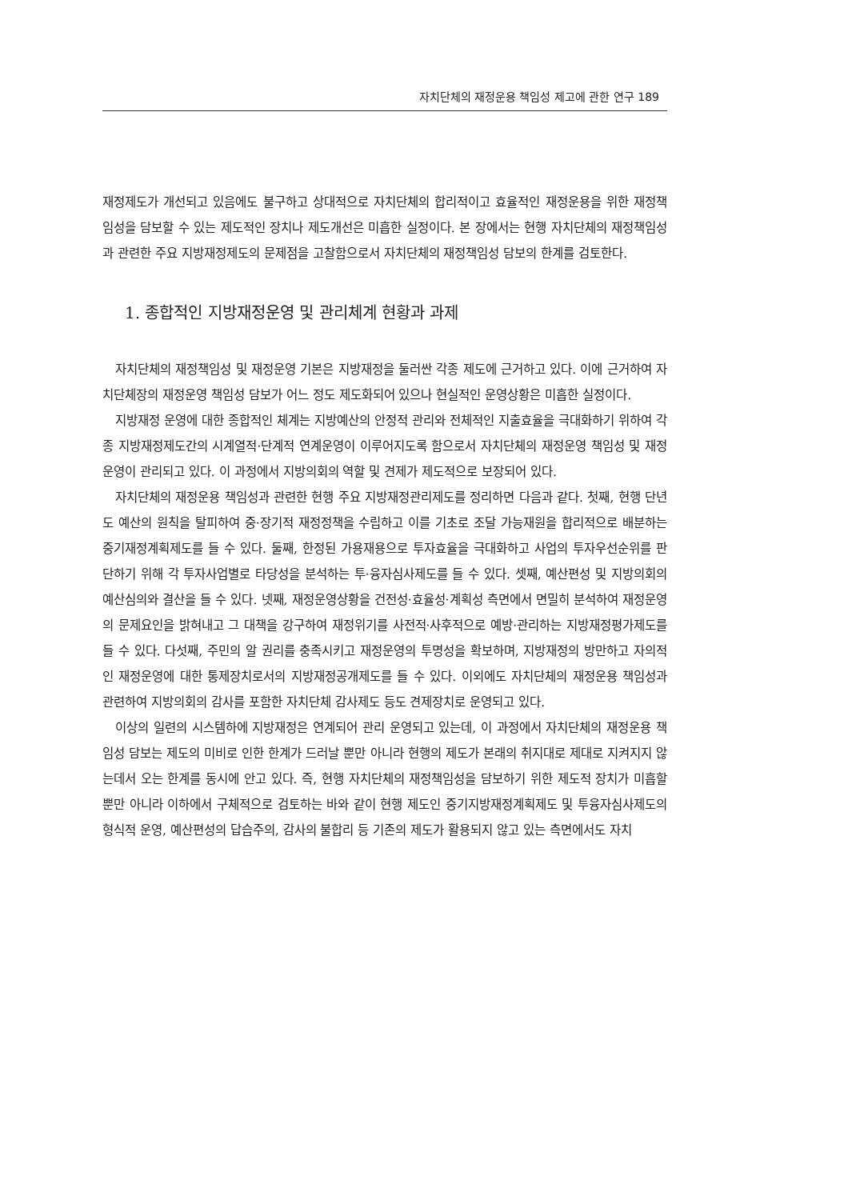자치단체의 재정운용 책임성 제고에 관한 연구 189
재정제도가 개선되고 있음에도 불구하고 상대적으로 자치단체의 합리적이고 효율적인 재정운용을 위한 재정책임성을 담보할 수 있는 제도적인 장치나 제도개선은 미흡한 실정이다. 본 장에서는 현행 자치단체의 재정책임성과 관련한 주요 지방재정제도의 문제점을 고찰함으로서 자치단체의 재정책임성 담보의 한계를 검토한다.
1. 종합적인 지방재정운영 및 관리체계 현황과 과제
자치단체의 재정책임성 및 재정운영 기본은 지방재정을 둘러싼 각종 제도에 근거하고 있다. 이에 근거하여 자치단체장의 재정운영 책임성 담보가 어느 정도 제도화되어 있으나 현실적인 운영상황은 미흡한 실정이다.
지방재정 운영에 대한 종합적인 체계는 지방예산의 안정적 관리와 전체적인 지출효율을 극대화하기 위하여 각종 지방재정제도간의 시계열적·단계적 연계운영이 이루어지도록 함으로서 자치단체의 재정운영 책임성 및 재정운영이 관리되고 있다. 이 과정에서 지방의회의 역할 및 견제가 제도적으로 보장되어 있다.
자치단체의 재정운용 책임성과 관련한 현행 주요 지방재정관리제도를 정리하면 다음과 같다. 첫째, 현행 단년도 예산의 원칙을 탈피하여 중·장기적 재정정책을 수립하고 이를 기초로 조달 가능재원을 합리적으로 배분하는 중기재정계획제도를 들 수 있다. 둘째, 한정된 가용재용으로 투자효율을 극대화하고 사업의 투자우선순위를 판단하기 위해 각 투자사업별로 타당성을 분석하는 투·융자심사제도를 들 수 있다. 셋째, 예산편성 및 지방의회의 예산심의와 결산을 들 수 있다. 넷째, 재정운영상황을 건전성·효율성·계획성 측면에서 면밀히 분석하여 재정운영의 문제요인을 밝혀내고 그 대책을 강구하여 재정위기를 사전적·사후적으로 예방·관리하는 지방재정평가제도를 들 수 있다. 다섯째, 주민의 알 권리를 충족시키고 재정운영의 투명성을 확보하며, 지방재정의 방만하고 자의적인 재정운영에 대한 통제장치로서의 지방재정공개제도를 들 수 있다. 이외에도 자치단체의 재정운용 책임성과 관련하여 지방의회의 감사를 포함한 자치단체 감사제도 등도 견제장치로 운영되고 있다.
이상의 일련의 시스템하에 지방재정은 연계되어 관리 운영되고 있는데, 이 과정에서 자치단체의 재정운용 책임성 담보는 제도의 미비로 인한 한계가 드러날 뿐만 아니라 현행의 제도가 본래의 취지대로 제대로 지켜지지 않는데서 오는 한계를 동시에 안고 있다. 즉, 현행 자치단체의 재정책임성을 담보하기 위한 제도적 장치가 미흡할 뿐만 아니라 이하에서 구체적으로 검토하는 바와 같이 현행 제도인 중기지방재정계획제도 및 투융자심사제도의 형식적 운영, 예산편성의 답습주의, 감사의 불합리 등 기존의 제도가 활용되지 않고 있는 측면에서도 자치